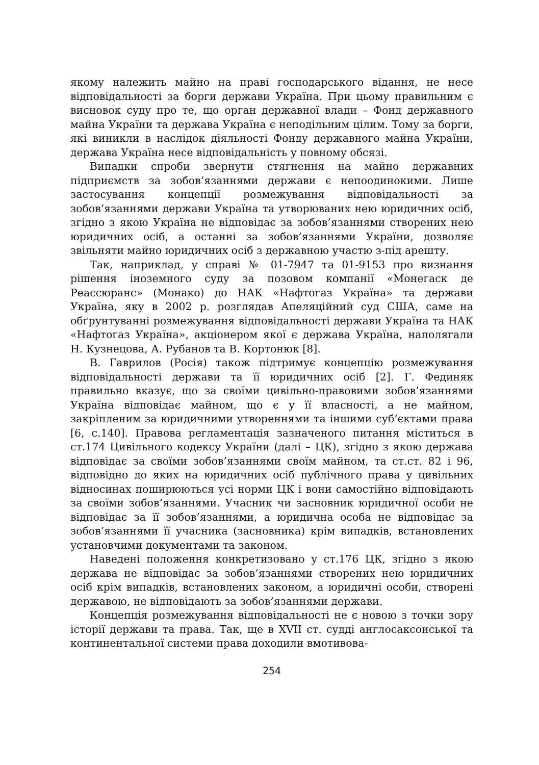якому належить майно на праві господарського відання, не несе відповідальності за борги держави Україна. При цьому правильним є висновок суду про те, що орган державної влади – Фонд державного майна України та держава Україна є неподільним цілим. Тому за борги, які виникли в наслідок діяльності Фонду державного майна України, держава Україна несе відповідальність у повному обсязі.
Випадки спроби звернути стягнення на майно державних підприємств за зобов’язаннями держави є непоодинокими. Лише застосування концепції розмежування відповідальності за зобов’язаннями держави Україна та утворюваних нею юридичних осіб, згідно з якою Україна не відповідає за зобов’язаннями створених нею юридичних осіб, а останні за зобов’язаннями України, дозволяє звільняти майно юридичних осіб з державною участю з-під арешту.
Так, наприклад, у справі № 01-7947 та 01-9153 про визнання рішення іноземного суду за позовом компанії «Монегаск де Реассюранс» (Монако) до НАК «Нафтогаз Україна» та держави Україна, яку в 2002 р. розглядав Апеляційний суд США, саме на обґрунтуванні розмежування відповідальності держави Україна та НАК «Нафтогаз Україна», акціонером якої є держава Україна, наполягали Н. Кузнецова, А. Рубанов та В. Кортонюк [8].
В. Гаврилов (Росія) також підтримує концепцію розмежування відповідальності держави та її юридичних осіб [2]. Г. Фединяк правильно вказує, що за своїми цивільно-правовими зобов’язаннями Україна відповідає майном, що є у її власності, а не майном, закріпленим за юридичними утвореннями та іншими суб’єктами права [6, с.140]. Правова регламентація зазначеного питання міститься в ст.174 Цивільного кодексу України (далі – ЦК), згідно з якою держава відповідає за своїми зобов’язаннями своїм майном, та ст.ст. 82 і 96, відповідно до яких на юридичних осіб публічного права у цивільних відносинах поширюються усі норми ЦК і вони самостійно відповідають за своїми зобов’язаннями. Учасник чи засновник юридичної особи не відповідає за її зобов’язаннями, а юридична особа не відповідає за зобов’язаннями її учасника (засновника) крім випадків, встановлених установчими документами та законом.
Наведені положення конкретизовано у ст.176 ЦК, згідно з якою держава не відповідає за зобов’язаннями створених нею юридичних осіб крім випадків, встановлених законом, а юридичні особи, створені державою, не відповідають за зобов’язаннями держави.
Концепція розмежування відповідальності не є новою з точки зору історії держави та права. Так, ще в XVII ст. судді англосаксонської та континентальної системи права доходили вмотивова-
254